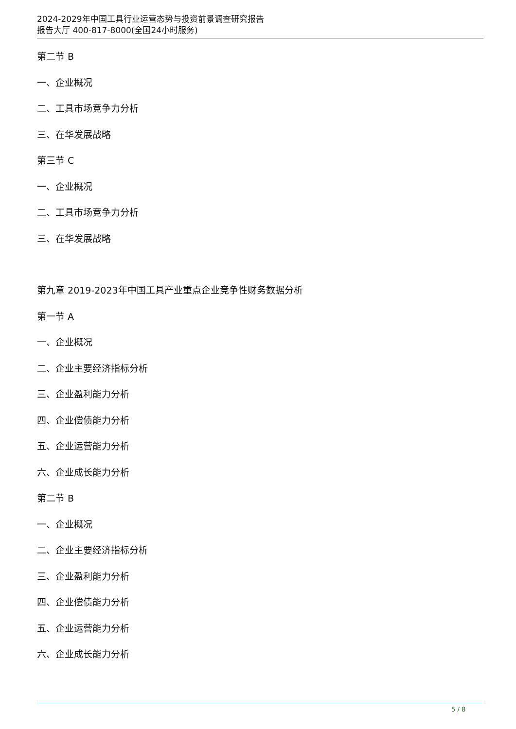2024-2029年中国工具行业运营态势与投资前景调查研究报告
报告大厅 400-817-8000(全国24小时服务)
第二节 B
一、企业概况
二、工具市场竞争力分析
三、在华发展战略
第三节 C
一、企业概况
二、工具市场竞争力分析
三、在华发展战略
第九章 2019-2023年中国工具产业重点企业竞争性财务数据分析
第一节 A
一、企业概况
二、企业主要经济指标分析
三、企业盈利能力分析
四、企业偿债能力分析
五、企业运营能力分析
六、企业成长能力分析
第二节 B
一、企业概况
二、企业主要经济指标分析
三、企业盈利能力分析
四、企业偿债能力分析
五、企业运营能力分析
六、企业成长能力分析
5 / 8